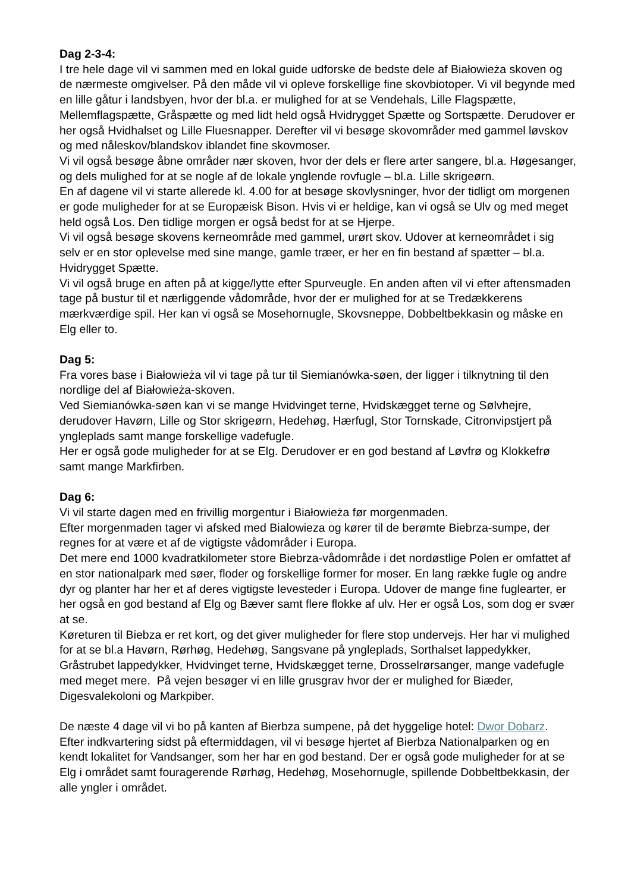Dag 2-3-4:
I tre hele dage vil vi sammen med en lokal guide udforske de bedste dele af Białowieża skoven og de nærmeste omgivelser. På den måde vil vi opleve forskellige fine skovbiotoper. Vi vil begynde med en lille gåtur i landsbyen, hvor der bl.a. er mulighed for at se Vendehals, Lille Flagspætte, Mellemflagspætte, Gråspætte og med lidt held også Hvidrygget Spætte og Sortspætte. Derudover er her også Hvidhalset og Lille Fluesnapper. Derefter vil vi besøge skovområder med gammel løvskov og med nåleskov/blandskov iblandet fine skovmoser.
Vi vil også besøge åbne områder nær skoven, hvor der dels er flere arter sangere, bl.a. Høgesanger, og dels mulighed for at se nogle af de lokale ynglende rovfugle – bl.a. Lille skrigeørn.
En af dagene vil vi starte allerede kl. 4.00 for at besøge skovlysninger, hvor der tidligt om morgenen er gode muligheder for at se Europæisk Bison. Hvis vi er heldige, kan vi også se Ulv og med meget held også Los. Den tidlige morgen er også bedst for at se Hjerpe.
Vi vil også besøge skovens kerneområde med gammel, urørt skov. Udover at kerneområdet i sig selv er en stor oplevelse med sine mange, gamle træer, er her en fin bestand af spætter – bl.a. Hvidrygget Spætte.
Vi vil også bruge en aften på at kigge/lytte efter Spurveugle. En anden aften vil vi efter aftensmaden tage på bustur til et nærliggende vådområde, hvor der er mulighed for at se Tredækkerens mærkværdige spil. Her kan vi også se Mosehornugle, Skovsneppe, Dobbeltbekkasin og måske en Elg eller to.
Dag 5:
Fra vores base i Białowieża vil vi tage på tur til Siemianówka-søen, der ligger i tilknytning til den nordlige del af Białowieża-skoven.
Ved Siemianówka-søen kan vi se mange Hvidvinget terne, Hvidskægget terne og Sølvhejre, derudover Havørn, Lille og Stor skrigeørn, Hedehøg, Hærfugl, Stor Tornskade, Citronvipstjert på yngleplads samt mange forskellige vadefugle.
Her er også gode muligheder for at se Elg. Derudover er en god bestand af Løvfrø og Klokkefrø samt mange Markfirben.
Dag 6:
Vi vil starte dagen med en frivillig morgentur i Białowieża før morgenmaden.
Efter morgenmaden tager vi afsked med Bialowieza og kører til de berømte Biebrza-sumpe, der regnes for at være et af de vigtigste vådområder i Europa.
Det mere end 1000 kvadratkilometer store Biebrza-vådområde i det nordøstlige Polen er omfattet af en stor nationalpark med søer, floder og forskellige former for moser. En lang række fugle og andre dyr og planter har her et af deres vigtigste levesteder i Europa. Udover de mange fine fuglearter, er her også en god bestand af Elg og Bæver samt flere flokke af ulv. Her er også Los, som dog er svær at se.
Køreturen til Biebza er ret kort, og det giver muligheder for flere stop undervejs. Her har vi mulighed for at se bl.a Havørn, Rørhøg, Hedehøg, Sangsvane på yngleplads, Sorthalset lappedykker, Gråstrubet lappedykker, Hvidvinget terne, Hvidskægget terne, Drosselrørsanger, mange vadefugle med meget mere. På vejen besøger vi en lille grusgrav hvor der er mulighed for Biæder, Digesvalekoloni og Markpiber.
De næste 4 dage vil vi bo på kanten af Bierbza sumpene, på det hyggelige hotel: Dwor Dobarz. Efter indkvartering sidst på eftermiddagen, vil vi besøge hjertet af Bierbza Nationalparken og en kendt lokalitet for Vandsanger, som her har en god bestand. Der er også gode muligheder for at se Elg i området samt fouragerende Rørhøg, Hedehøg, Mosehornugle, spillende Dobbeltbekkasin, der alle yngler i området.